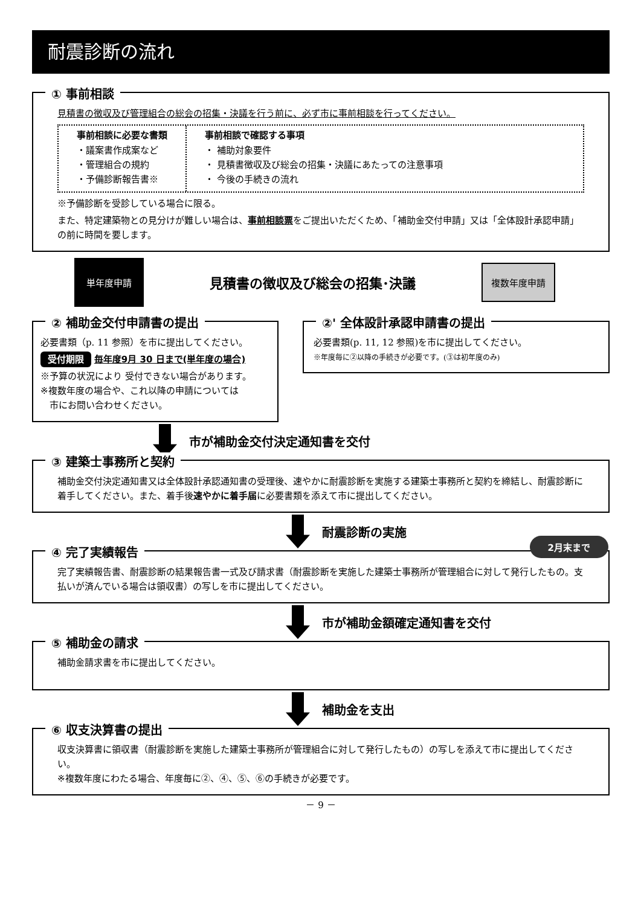耐震診断の流れ
① 事前相談
見積書の徴収及び管理組合の総会の招集・決議を行う前に、必ず市に事前相談を行ってください。
事前相談に必要な書類
・議案書作成案など
・管理組合の規約
・予備診断報告書※
事前相談で確認する事項
・ 補助対象要件
・ 見積書徴収及び総会の招集・決議にあたっての注意事項
・ 今後の手続きの流れ
※予備診断を受診している場合に限る。
また、特定建築物との見分けが難しい場合は、事前相談票をご提出いただくため、「補助金交付申請」又は「全体設計承認申請」の前に時間を要します。
単年度申請 見積書の徴収及び総会の招集･決議 複数年度申請
② 補助金交付申請書の提出
必要書類（p. 11 参照）を市に提出してください。
受付期限 毎年度9月 30 日まで(単年度の場合)
※予算の状況により 受付できない場合があります。
※複数年度の場合や、これ以降の申請については
　市にお問い合わせください。
②' 全体設計承認申請書の提出
必要書類(p. 11, 12 参照)を市に提出してください。
※年度毎に②以降の手続きが必要です。(③は初年度のみ)
市が補助金交付決定通知書を交付
③ 建築士事務所と契約
補助金交付決定通知書又は全体設計承認通知書の受理後、速やかに耐震診断を実施する建築士事務所と契約を締結し、耐震診断に着手してください。また、着手後速やかに着手届に必要書類を添えて市に提出してください。
耐震診断の実施
④ 完了実績報告
2月末まで
完了実績報告書、耐震診断の結果報告書一式及び請求書（耐震診断を実施した建築士事務所が管理組合に対して発行したもの。支払いが済んでいる場合は領収書）の写しを市に提出してください。
市が補助金額確定通知書を交付
⑤ 補助金の請求
補助金請求書を市に提出してください。
補助金を支出
⑥ 収支決算書の提出
収支決算書に領収書（耐震診断を実施した建築士事務所が管理組合に対して発行したもの）の写しを添えて市に提出してください。
※複数年度にわたる場合、年度毎に②、④、⑤、⑥の手続きが必要です。
－ 9 －